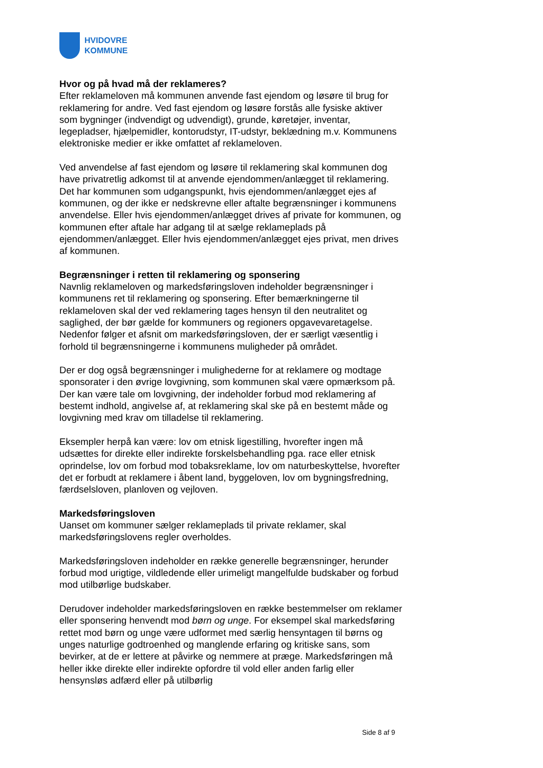HVIDOVRE
KOMMUNE
Hvor og på hvad må der reklameres?
Efter reklameloven må kommunen anvende fast ejendom og løsøre til brug for reklamering for andre. Ved fast ejendom og løsøre forstås alle fysiske aktiver som bygninger (indvendigt og udvendigt), grunde, køretøjer, inventar, legepladser, hjælpemidler, kontorudstyr, IT-udstyr, beklædning m.v. Kommunens elektroniske medier er ikke omfattet af reklameloven.
Ved anvendelse af fast ejendom og løsøre til reklamering skal kommunen dog have privatretlig adkomst til at anvende ejendommen/anlægget til reklamering. Det har kommunen som udgangspunkt, hvis ejendommen/anlægget ejes af kommunen, og der ikke er nedskrevne eller aftalte begrænsninger i kommunens anvendelse. Eller hvis ejendommen/anlægget drives af private for kommunen, og kommunen efter aftale har adgang til at sælge reklameplads på ejendommen/anlægget. Eller hvis ejendommen/anlægget ejes privat, men drives af kommunen.
Begrænsninger i retten til reklamering og sponsering
Navnlig reklameloven og markedsføringsloven indeholder begrænsninger i kommunens ret til reklamering og sponsering. Efter bemærkningerne til reklameloven skal der ved reklamering tages hensyn til den neutralitet og saglighed, der bør gælde for kommuners og regioners opgavevaretagelse. Nedenfor følger et afsnit om markedsføringsloven, der er særligt væsentlig i forhold til begrænsningerne i kommunens muligheder på området.
Der er dog også begrænsninger i mulighederne for at reklamere og modtage sponsorater i den øvrige lovgivning, som kommunen skal være opmærksom på. Der kan være tale om lovgivning, der indeholder forbud mod reklamering af bestemt indhold, angivelse af, at reklamering skal ske på en bestemt måde og lovgivning med krav om tilladelse til reklamering.
Eksempler herpå kan være: lov om etnisk ligestilling, hvorefter ingen må udsættes for direkte eller indirekte forskelsbehandling pga. race eller etnisk oprindelse, lov om forbud mod tobaksreklame, lov om naturbeskyttelse, hvorefter det er forbudt at reklamere i åbent land, byggeloven, lov om bygningsfredning, færdselsloven, planloven og vejloven.
Markedsføringsloven
Uanset om kommuner sælger reklameplads til private reklamer, skal markedsføringslovens regler overholdes.
Markedsføringsloven indeholder en række generelle begrænsninger, herunder forbud mod urigtige, vildledende eller urimeligt mangelfulde budskaber og forbud mod utilbørlige budskaber.
Derudover indeholder markedsføringsloven en række bestemmelser om reklamer eller sponsering henvendt mod børn og unge. For eksempel skal markedsføring rettet mod børn og unge være udformet med særlig hensyntagen til børns og unges naturlige godtroenhed og manglende erfaring og kritiske sans, som bevirker, at de er lettere at påvirke og nemmere at præge. Markedsføringen må heller ikke direkte eller indirekte opfordre til vold eller anden farlig eller hensynsløs adfærd eller på utilbørlig
Side 8 af 9